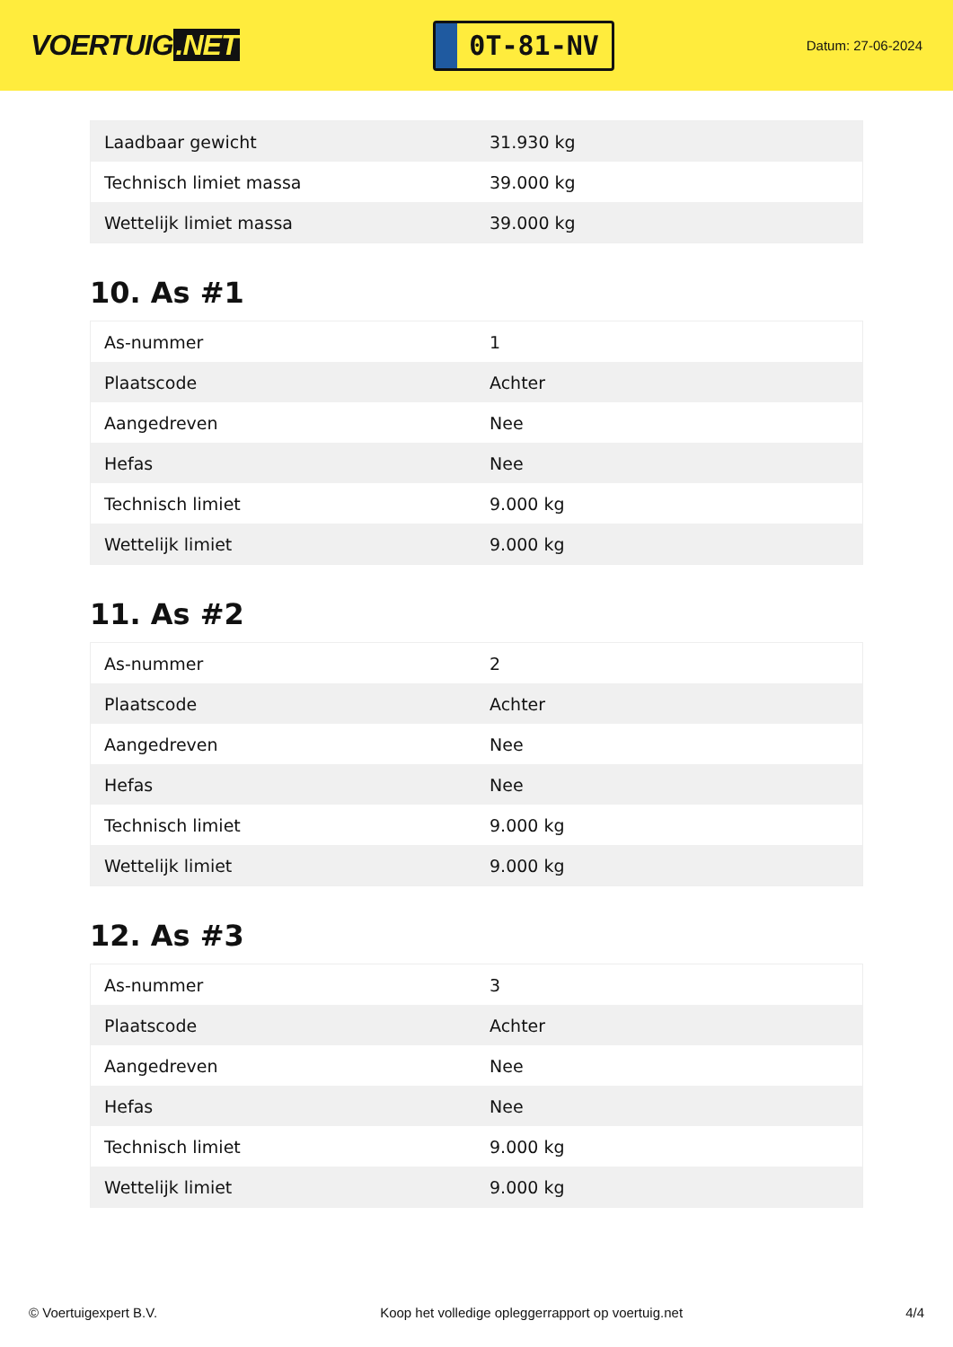VOERTUIG.NET
0T-81-NV
Datum: 27-06-2024
| Laadbaar gewicht | 31.930 kg |
| Technisch limiet massa | 39.000 kg |
| Wettelijk limiet massa | 39.000 kg |
10. As #1
| As-nummer | 1 |
| Plaatscode | Achter |
| Aangedreven | Nee |
| Hefas | Nee |
| Technisch limiet | 9.000 kg |
| Wettelijk limiet | 9.000 kg |
11. As #2
| As-nummer | 2 |
| Plaatscode | Achter |
| Aangedreven | Nee |
| Hefas | Nee |
| Technisch limiet | 9.000 kg |
| Wettelijk limiet | 9.000 kg |
12. As #3
| As-nummer | 3 |
| Plaatscode | Achter |
| Aangedreven | Nee |
| Hefas | Nee |
| Technisch limiet | 9.000 kg |
| Wettelijk limiet | 9.000 kg |
© Voertuigexpert B.V. Koop het volledige opleggerrapport op voertuig.net 4/4